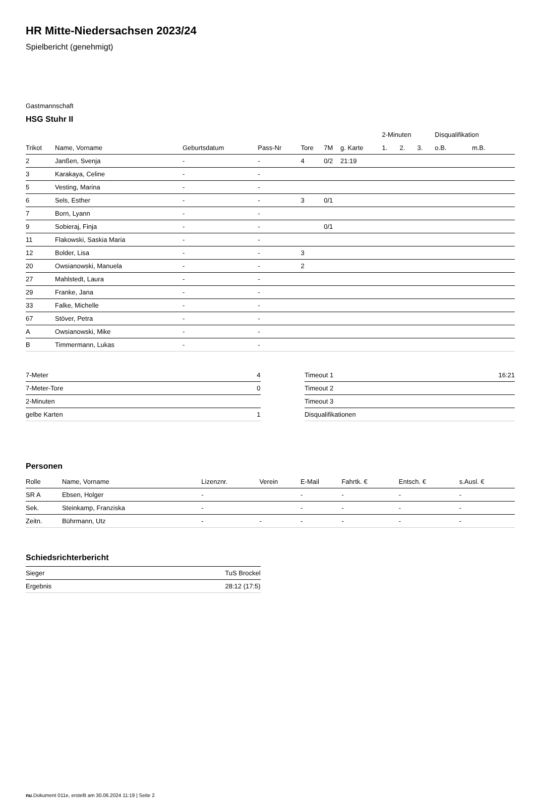HR Mitte-Niedersachsen 2023/24
Spielbericht (genehmigt)
Gastmannschaft
HSG Stuhr II
| | | | | | | | | 2-Minuten | | | Disqualifikation | |
| --- | --- | --- | --- | --- | --- | --- | --- | --- | --- | --- | --- | --- |
| Trikot | Name, Vorname | Geburtsdatum | Pass-Nr | Tore | 7M | g. Karte | | 1. | 2. | 3. | o.B. | m.B. |
| 2 | Janßen, Svenja | - | - | 4 | 0/2 | 21:19 | | | | | | |
| 3 | Karakaya, Celine | - | - | | | | | | | | | |
| 5 | Vesting, Marina | - | - | | | | | | | | | |
| 6 | Sels, Esther | - | - | 3 | 0/1 | | | | | | | |
| 7 | Born, Lyann | - | - | | | | | | | | | |
| 9 | Sobieraj, Finja | - | - | | 0/1 | | | | | | | |
| 11 | Flakowski, Saskia Maria | - | - | | | | | | | | | |
| 12 | Bolder, Lisa | - | - | 3 | | | | | | | | |
| 20 | Owsianowski, Manuela | - | - | 2 | | | | | | | | |
| 27 | Mahlstedt, Laura | - | - | | | | | | | | | |
| 29 | Franke, Jana | - | - | | | | | | | | | |
| 33 | Falke, Michelle | - | - | | | | | | | | | |
| 67 | Stöver, Petra | - | - | | | | | | | | | |
| A | Owsianowski, Mike | - | - | | | | | | | | | |
| B | Timmermann, Lukas | - | - | | | | | | | | | |
| 7-Meter | 4 |
| 7-Meter-Tore | 0 |
| 2-Minuten | |
| gelbe Karten | 1 |
| Timeout 1 | 16:21 |
| Timeout 2 | |
| Timeout 3 | |
| Disqualifikationen | |
Personen
| Rolle | Name, Vorname | Lizenznr. | Verein | E-Mail | Fahrtk. € | Entsch. € | s.Ausl. € |
| --- | --- | --- | --- | --- | --- | --- | --- |
| SR A | Ebsen, Holger | - | | - | - | - | - |
| Sek. | Steinkamp, Franziska | - | | - | - | - | - |
| Zeitn. | Bührmann, Utz | - | - | - | - | - | - |
Schiedsrichterbericht
| Sieger | TuS Brockel |
| Ergebnis | 28:12 (17:5) |
nu.Dokument 011e, erstellt am 30.06.2024 11:19 | Seite 2